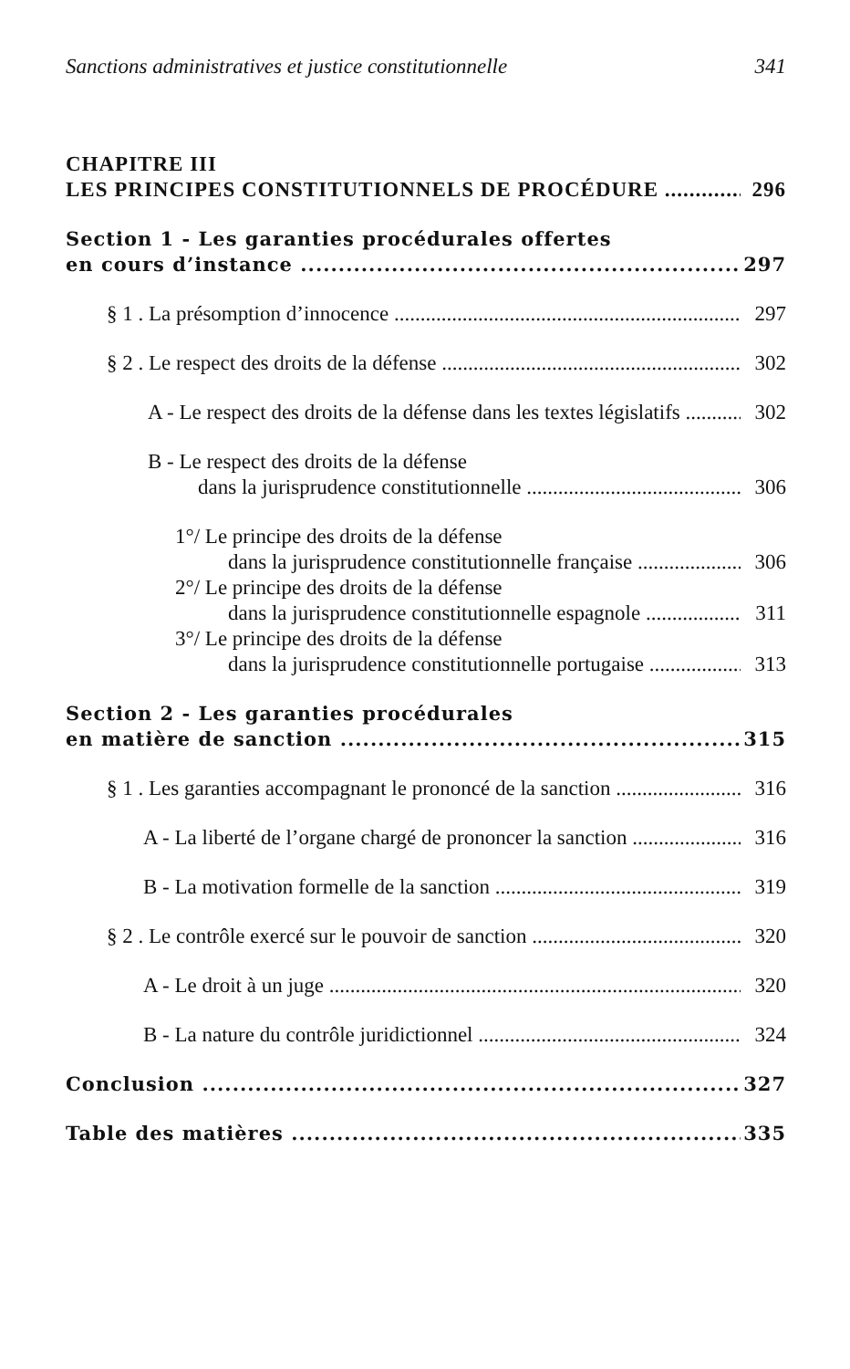Sanctions administratives et justice constitutionnelle 341
CHAPITRE III
LES PRINCIPES CONSTITUTIONNELS DE PROCÉDURE 296
Section 1 - Les garanties procédurales offertes
en cours d’instance 297
§ 1 . La présomption d’innocence 297
§ 2 . Le respect des droits de la défense 302
A - Le respect des droits de la défense dans les textes législatifs 302
B - Le respect des droits de la défense
dans la jurisprudence constitutionnelle 306
1°/ Le principe des droits de la défense
dans la jurisprudence constitutionnelle française 306
2°/ Le principe des droits de la défense
dans la jurisprudence constitutionnelle espagnole 311
3°/ Le principe des droits de la défense
dans la jurisprudence constitutionnelle portugaise 313
Section 2 - Les garanties procédurales
en matière de sanction 315
§ 1 . Les garanties accompagnant le prononcé de la sanction 316
A - La liberté de l’organe chargé de prononcer la sanction 316
B - La motivation formelle de la sanction 319
§ 2 . Le contrôle exercé sur le pouvoir de sanction 320
A - Le droit à un juge 320
B - La nature du contrôle juridictionnel 324
Conclusion 327
Table des matières 335